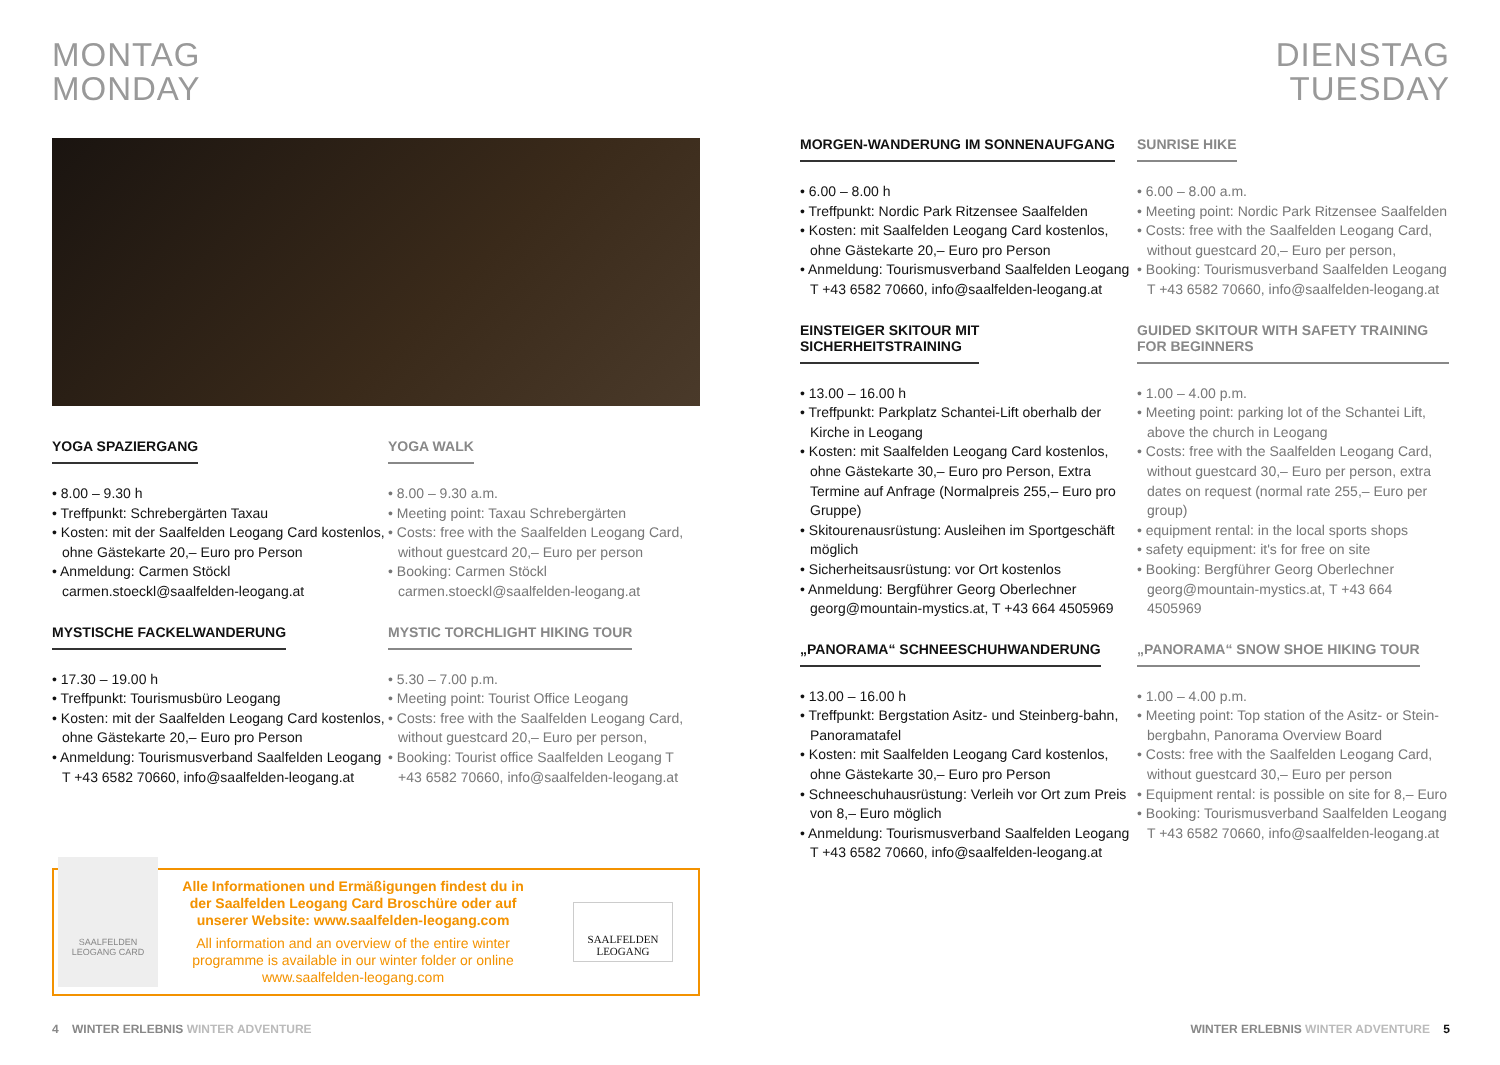MONTAG
MONDAY
YOGA SPAZIERGANG
• 8.00 – 9.30 h
• Treffpunkt: Schrebergärten Taxau
• Kosten: mit der Saalfelden Leogang Card kostenlos, ohne Gästekarte 20,– Euro pro Person
• Anmeldung: Carmen Stöckl carmen.stoeckl@saalfelden-leogang.at
MYSTISCHE FACKELWANDERUNG
• 17.30 – 19.00 h
• Treffpunkt: Tourismusbüro Leogang
• Kosten: mit der Saalfelden Leogang Card kostenlos, ohne Gästekarte 20,– Euro pro Person
• Anmeldung: Tourismusverband Saalfelden Leogang T +43 6582 70660, info@saalfelden-leogang.at
YOGA WALK
• 8.00 – 9.30 a.m.
• Meeting point: Taxau Schrebergärten
• Costs: free with the Saalfelden Leogang Card, without guestcard 20,– Euro per person
• Booking: Carmen Stöckl carmen.stoeckl@saalfelden-leogang.at
MYSTIC TORCHLIGHT HIKING TOUR
• 5.30 – 7.00 p.m.
• Meeting point: Tourist Office Leogang
• Costs: free with the Saalfelden Leogang Card, without guestcard 20,– Euro per person,
• Booking: Tourist office Saalfelden Leogang T +43 6582 70660, info@saalfelden-leogang.at
SAALFELDEN LEOGANG CARD
Alle Informationen und Ermäßigungen findest du in der Saalfelden Leogang Card Broschüre oder auf unserer Website: www.saalfelden-leogang.com
All information and an overview of the entire winter programme is available in our winter folder or online www.saalfelden-leogang.com
SAALFELDEN LEOGANG
4 WINTER ERLEBNIS WINTER ADVENTURE
DIENSTAG
TUESDAY
MORGEN-WANDERUNG IM SONNENAUFGANG
• 6.00 – 8.00 h
• Treffpunkt: Nordic Park Ritzensee Saalfelden
• Kosten: mit Saalfelden Leogang Card kostenlos, ohne Gästekarte 20,– Euro pro Person
• Anmeldung: Tourismusverband Saalfelden Leogang T +43 6582 70660, info@saalfelden-leogang.at
EINSTEIGER SKITOUR MIT
SICHERHEITSTRAINING
• 13.00 – 16.00 h
• Treffpunkt: Parkplatz Schantei-Lift oberhalb der Kirche in Leogang
• Kosten: mit Saalfelden Leogang Card kostenlos, ohne Gästekarte 30,– Euro pro Person, Extra Termine auf Anfrage (Normalpreis 255,– Euro pro Gruppe)
• Skitourenausrüstung: Ausleihen im Sportgeschäft möglich
• Sicherheitsausrüstung: vor Ort kostenlos
• Anmeldung: Bergführer Georg Oberlechner georg@mountain-mystics.at, T +43 664 4505969
„PANORAMA“ SCHNEESCHUHWANDERUNG
• 13.00 – 16.00 h
• Treffpunkt: Bergstation Asitz- und Steinberg-bahn, Panoramatafel
• Kosten: mit Saalfelden Leogang Card kostenlos, ohne Gästekarte 30,– Euro pro Person
• Schneeschuhausrüstung: Verleih vor Ort zum Preis von 8,– Euro möglich
• Anmeldung: Tourismusverband Saalfelden Leogang T +43 6582 70660, info@saalfelden-leogang.at
SUNRISE HIKE
• 6.00 – 8.00 a.m.
• Meeting point: Nordic Park Ritzensee Saalfelden
• Costs: free with the Saalfelden Leogang Card, without guestcard 20,– Euro per person,
• Booking: Tourismusverband Saalfelden Leogang T +43 6582 70660, info@saalfelden-leogang.at
GUIDED SKITOUR WITH SAFETY TRAINING FOR BEGINNERS
• 1.00 – 4.00 p.m.
• Meeting point: parking lot of the Schantei Lift, above the church in Leogang
• Costs: free with the Saalfelden Leogang Card, without guestcard 30,– Euro per person, extra dates on request (normal rate 255,– Euro per group)
• equipment rental: in the local sports shops
• safety equipment: it's for free on site
• Booking: Bergführer Georg Oberlechner georg@mountain-mystics.at, T +43 664 4505969
„PANORAMA“ SNOW SHOE HIKING TOUR
• 1.00 – 4.00 p.m.
• Meeting point: Top station of the Asitz- or Stein-bergbahn, Panorama Overview Board
• Costs: free with the Saalfelden Leogang Card, without guestcard 30,– Euro per person
• Equipment rental: is possible on site for 8,– Euro
• Booking: Tourismusverband Saalfelden Leogang T +43 6582 70660, info@saalfelden-leogang.at
WINTER ERLEBNIS WINTER ADVENTURE 5